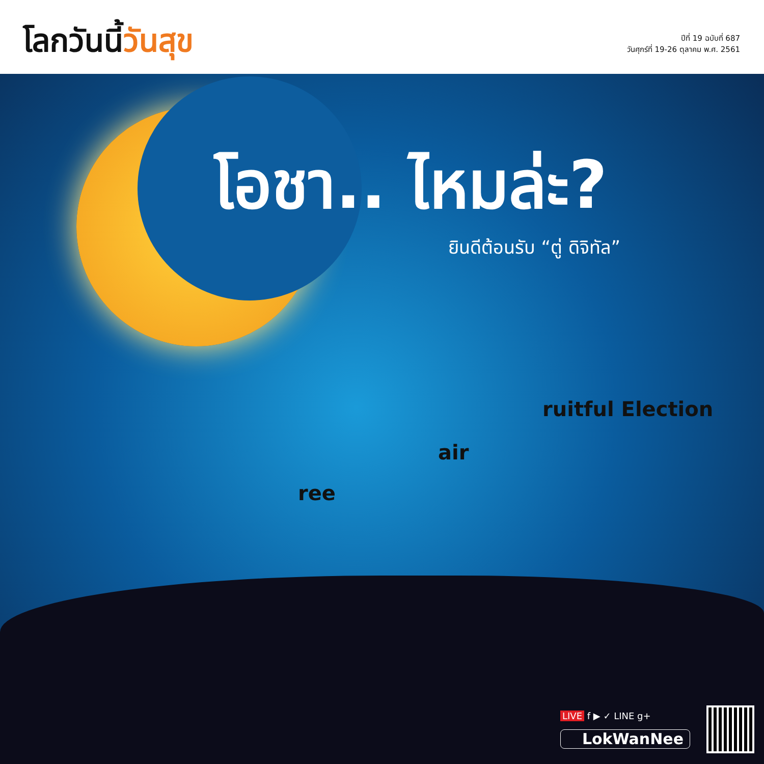โลกวันนี้วันสุข
ปีที่ 19 ฉบับที่ 687
วันศุกร์ที่ 19-26 ตุลาคม พ.ศ. 2561
โอชา.. ไหมล่ะ?
ยินดีต้อนรับ “ตู่ ดิจิทัล”
ree
air
ruitful Election
LIVE f ▶ ✓ LINE g+
LokWanNee